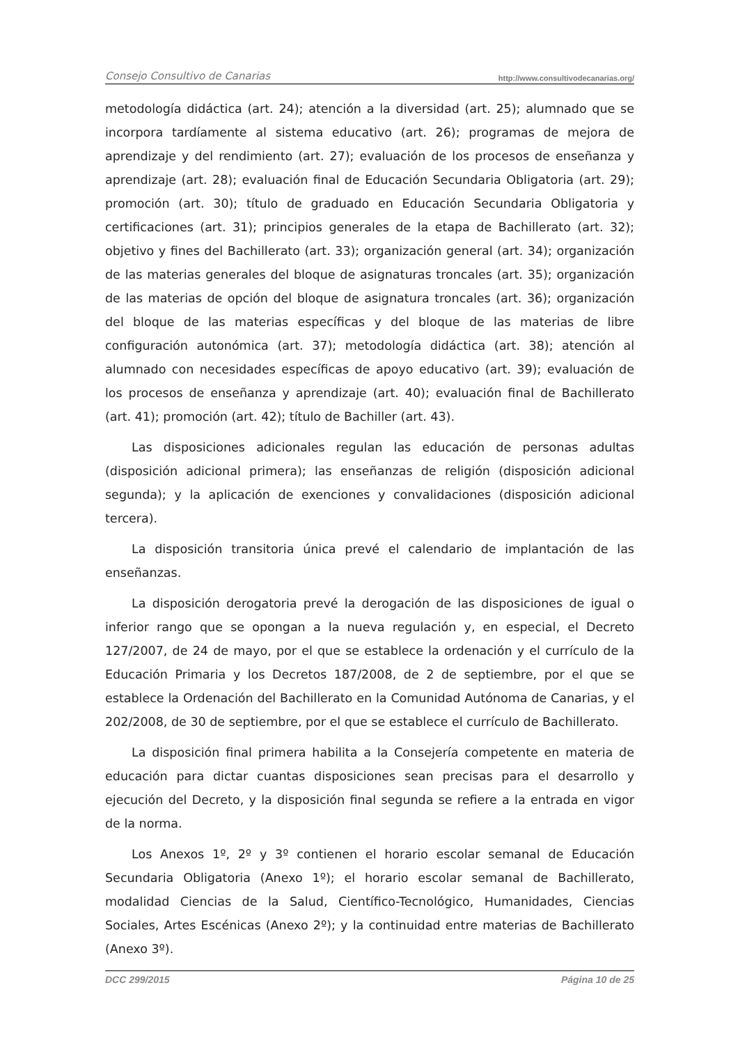Consejo Consultivo de Canarias http://www.consultivodecanarias.org/
metodología didáctica (art. 24); atención a la diversidad (art. 25); alumnado que se incorpora tardíamente al sistema educativo (art. 26); programas de mejora de aprendizaje y del rendimiento (art. 27); evaluación de los procesos de enseñanza y aprendizaje (art. 28); evaluación final de Educación Secundaria Obligatoria (art. 29); promoción (art. 30); título de graduado en Educación Secundaria Obligatoria y certificaciones (art. 31); principios generales de la etapa de Bachillerato (art. 32); objetivo y fines del Bachillerato (art. 33); organización general (art. 34); organización de las materias generales del bloque de asignaturas troncales (art. 35); organización de las materias de opción del bloque de asignatura troncales (art. 36); organización del bloque de las materias específicas y del bloque de las materias de libre configuración autonómica (art. 37); metodología didáctica (art. 38); atención al alumnado con necesidades específicas de apoyo educativo (art. 39); evaluación de los procesos de enseñanza y aprendizaje (art. 40); evaluación final de Bachillerato (art. 41); promoción (art. 42); título de Bachiller (art. 43).
Las disposiciones adicionales regulan las educación de personas adultas (disposición adicional primera); las enseñanzas de religión (disposición adicional segunda); y la aplicación de exenciones y convalidaciones (disposición adicional tercera).
La disposición transitoria única prevé el calendario de implantación de las enseñanzas.
La disposición derogatoria prevé la derogación de las disposiciones de igual o inferior rango que se opongan a la nueva regulación y, en especial, el Decreto 127/2007, de 24 de mayo, por el que se establece la ordenación y el currículo de la Educación Primaria y los Decretos 187/2008, de 2 de septiembre, por el que se establece la Ordenación del Bachillerato en la Comunidad Autónoma de Canarias, y el 202/2008, de 30 de septiembre, por el que se establece el currículo de Bachillerato.
La disposición final primera habilita a la Consejería competente en materia de educación para dictar cuantas disposiciones sean precisas para el desarrollo y ejecución del Decreto, y la disposición final segunda se refiere a la entrada en vigor de la norma.
Los Anexos 1º, 2º y 3º contienen el horario escolar semanal de Educación Secundaria Obligatoria (Anexo 1º); el horario escolar semanal de Bachillerato, modalidad Ciencias de la Salud, Científico-Tecnológico, Humanidades, Ciencias Sociales, Artes Escénicas (Anexo 2º); y la continuidad entre materias de Bachillerato (Anexo 3º).
DCC 299/2015 Página 10 de 25